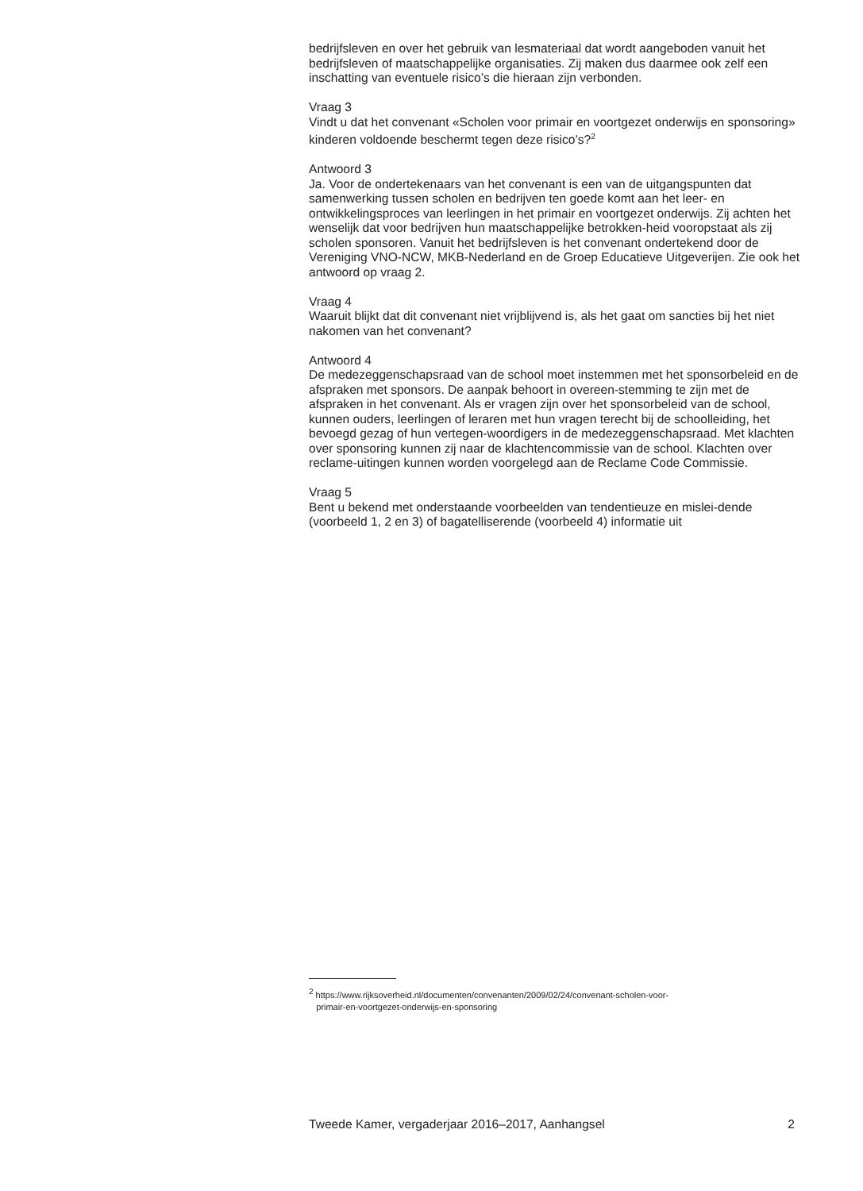bedrijfsleven en over het gebruik van lesmateriaal dat wordt aangeboden vanuit het bedrijfsleven of maatschappelijke organisaties. Zij maken dus daarmee ook zelf een inschatting van eventuele risico’s die hieraan zijn verbonden.
Vraag 3
Vindt u dat het convenant «Scholen voor primair en voortgezet onderwijs en sponsoring» kinderen voldoende beschermt tegen deze risico’s?<sup>2</sup>
Antwoord 3
Ja. Voor de ondertekenaars van het convenant is een van de uitgangspunten dat samenwerking tussen scholen en bedrijven ten goede komt aan het leer- en ontwikkelingsproces van leerlingen in het primair en voortgezet onderwijs. Zij achten het wenselijk dat voor bedrijven hun maatschappelijke betrokken-heid vooropstaat als zij scholen sponsoren. Vanuit het bedrijfsleven is het convenant ondertekend door de Vereniging VNO-NCW, MKB-Nederland en de Groep Educatieve Uitgeverijen. Zie ook het antwoord op vraag 2.
Vraag 4
Waaruit blijkt dat dit convenant niet vrijblijvend is, als het gaat om sancties bij het niet nakomen van het convenant?
Antwoord 4
De medezeggenschapsraad van de school moet instemmen met het sponsorbeleid en de afspraken met sponsors. De aanpak behoort in overeen-stemming te zijn met de afspraken in het convenant. Als er vragen zijn over het sponsorbeleid van de school, kunnen ouders, leerlingen of leraren met hun vragen terecht bij de schoolleiding, het bevoegd gezag of hun vertegen-woordigers in de medezeggenschapsraad. Met klachten over sponsoring kunnen zij naar de klachtencommissie van de school. Klachten over reclame-uitingen kunnen worden voorgelegd aan de Reclame Code Commissie.
Vraag 5
Bent u bekend met onderstaande voorbeelden van tendentieuze en mislei-dende (voorbeeld 1, 2 en 3) of bagatelliserende (voorbeeld 4) informatie uit
<sup>2</sup> https://www.rijksoverheid.nl/documenten/convenanten/2009/02/24/convenant-scholen-voor-
primair-en-voortgezet-onderwijs-en-sponsoring
Tweede Kamer, vergaderjaar 2016–2017, Aanhangsel 2